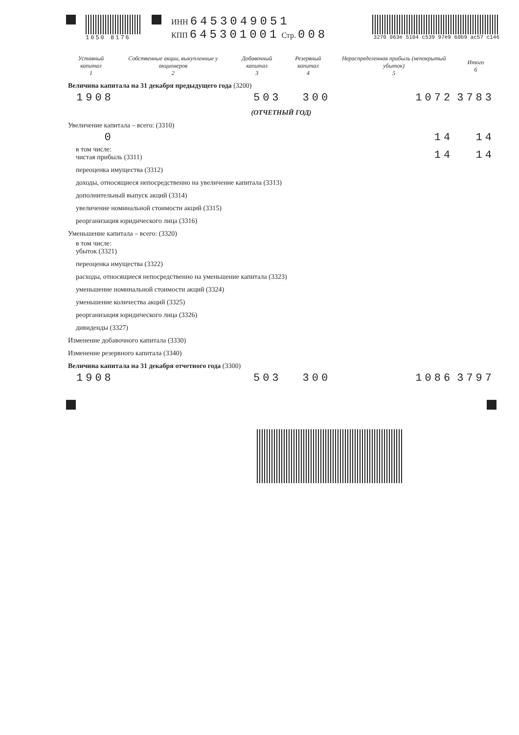1050 8176
ИНН 6453049051
КПП 645301001 Стр. 008
3270 063e 5104 c539 97e9 60b9 ac57 c146
| Уставный капитал 1 | Собственные акции, выкупленные у акционеров 2 | Добавочный капитал 3 | Резервный капитал 4 | Нераспределенная прибыль (непокрытый убыток) 5 | Итого 6 |
| --- | --- | --- | --- | --- | --- |
| Величина капитала на 31 декабря предыдущего года (3200) | | | | | |
| 1908 | | 503 | 300 | 1072 | 3783 |
| (ОТЧЕТНЫЙ ГОД) | | | | | |
| Увеличение капитала – всего: (3310) | | | | | |
| 0 | | | | 14 | 14 |
| в том числе: чистая прибыль (3311) | | | | 14 | 14 |
| переоценка имущества (3312) | | | | | |
| доходы, относящиеся непосредственно на увеличение капитала (3313) | | | | | |
| дополнительный выпуск акций (3314) | | | | | |
| увеличение номинальной стоимости акций (3315) | | | | | |
| реорганизация юридического лица (3316) | | | | | |
| Уменьшение капитала – всего: (3320) | | | | | |
| в том числе: убыток (3321) | | | | | |
| переоценка имущества (3322) | | | | | |
| расходы, относящиеся непосредственно на уменьшение капитала (3323) | | | | | |
| уменьшение номинальной стоимости акций (3324) | | | | | |
| уменьшение количества акций (3325) | | | | | |
| реорганизация юридического лица (3326) | | | | | |
| дивиденды (3327) | | | | | |
| Изменение добавочного капитала (3330) | | | | | |
| Изменение резервного капитала (3340) | | | | | |
| Величина капитала на 31 декабря отчетного года (3300) | | | | | |
| 1908 | | 503 | 300 | 1086 | 3797 |